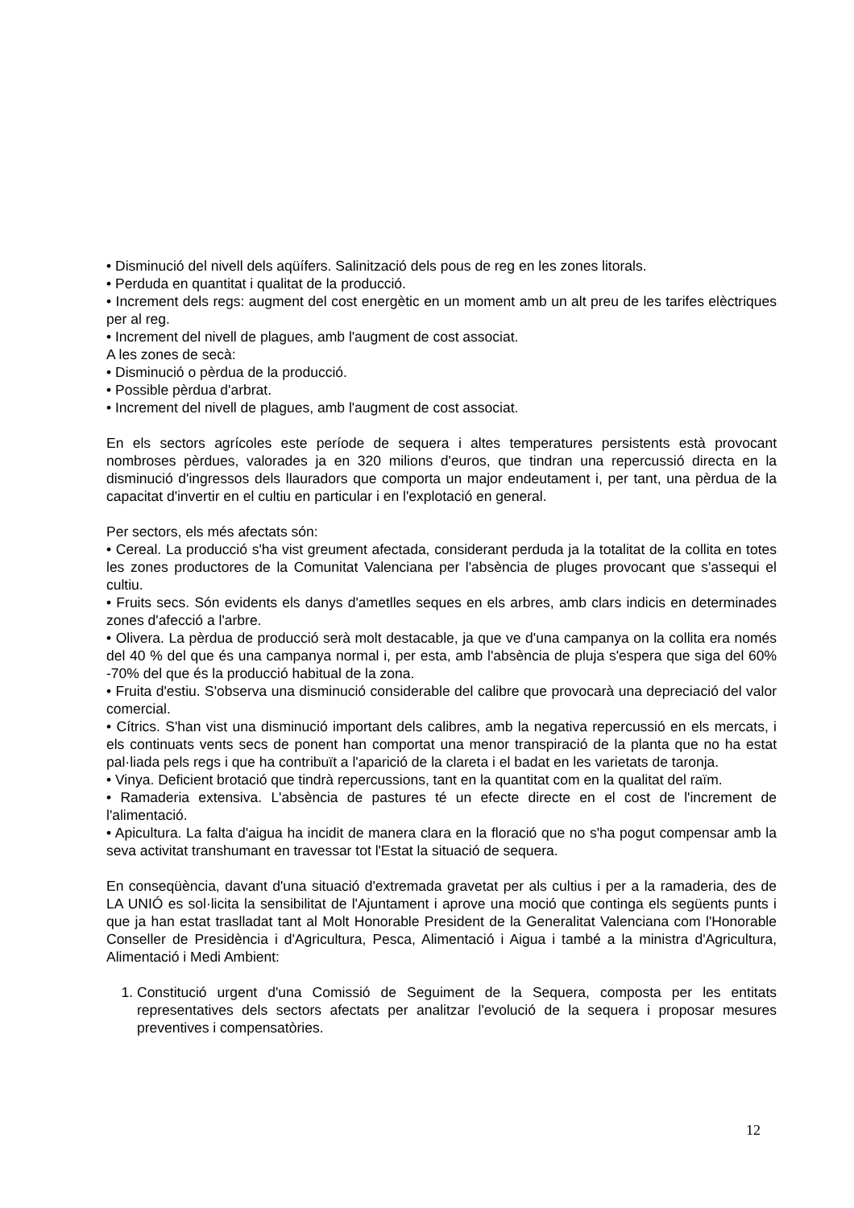• Disminució del nivell dels aqüífers. Salinització dels pous de reg en les zones litorals.
• Perduda en quantitat i qualitat de la producció.
• Increment dels regs: augment del cost energètic en un moment amb un alt preu de les tarifes elèctriques per al reg.
• Increment del nivell de plagues, amb l'augment de cost associat.
A les zones de secà:
• Disminució o pèrdua de la producció.
• Possible pèrdua d'arbrat.
• Increment del nivell de plagues, amb l'augment de cost associat.
En els sectors agrícoles este període de sequera i altes temperatures persistents està provocant nombroses pèrdues, valorades ja en 320 milions d'euros, que tindran una repercussió directa en la disminució d'ingressos dels llauradors que comporta un major endeutament i, per tant, una pèrdua de la capacitat d'invertir en el cultiu en particular i en l'explotació en general.
Per sectors, els més afectats són:
• Cereal. La producció s'ha vist greument afectada, considerant perduda ja la totalitat de la collita en totes les zones productores de la Comunitat Valenciana per l'absència de pluges provocant que s'assequi el cultiu.
• Fruits secs. Són evidents els danys d'ametlles seques en els arbres, amb clars indicis en determinades zones d'afecció a l'arbre.
• Olivera. La pèrdua de producció serà molt destacable, ja que ve d'una campanya on la collita era només del 40 % del que és una campanya normal i, per esta, amb l'absència de pluja s'espera que siga del 60% -70% del que és la producció habitual de la zona.
• Fruita d'estiu. S'observa una disminució considerable del calibre que provocarà una depreciació del valor comercial.
• Cítrics. S'han vist una disminució important dels calibres, amb la negativa repercussió en els mercats, i els continuats vents secs de ponent han comportat una menor transpiració de la planta que no ha estat pal·liada pels regs i que ha contribuït a l'aparició de la clareta i el badat en les varietats de taronja.
• Vinya. Deficient brotació que tindrà repercussions, tant en la quantitat com en la qualitat del raïm.
• Ramaderia extensiva. L'absència de pastures té un efecte directe en el cost de l'increment de l'alimentació.
• Apicultura. La falta d'aigua ha incidit de manera clara en la floració que no s'ha pogut compensar amb la seva activitat transhumant en travessar tot l'Estat la situació de sequera.
En conseqüència, davant d'una situació d'extremada gravetat per als cultius i per a la ramaderia, des de LA UNIÓ es sol·licita la sensibilitat de l'Ajuntament i aprove una moció que continga els següents punts i que ja han estat traslladat tant al Molt Honorable President de la Generalitat Valenciana com l'Honorable Conseller de Presidència i d'Agricultura, Pesca, Alimentació i Aigua i també a la ministra d'Agricultura, Alimentació i Medi Ambient:
1. Constitució urgent d'una Comissió de Seguiment de la Sequera, composta per les entitats representatives dels sectors afectats per analitzar l'evolució de la sequera i proposar mesures preventives i compensatòries.
12